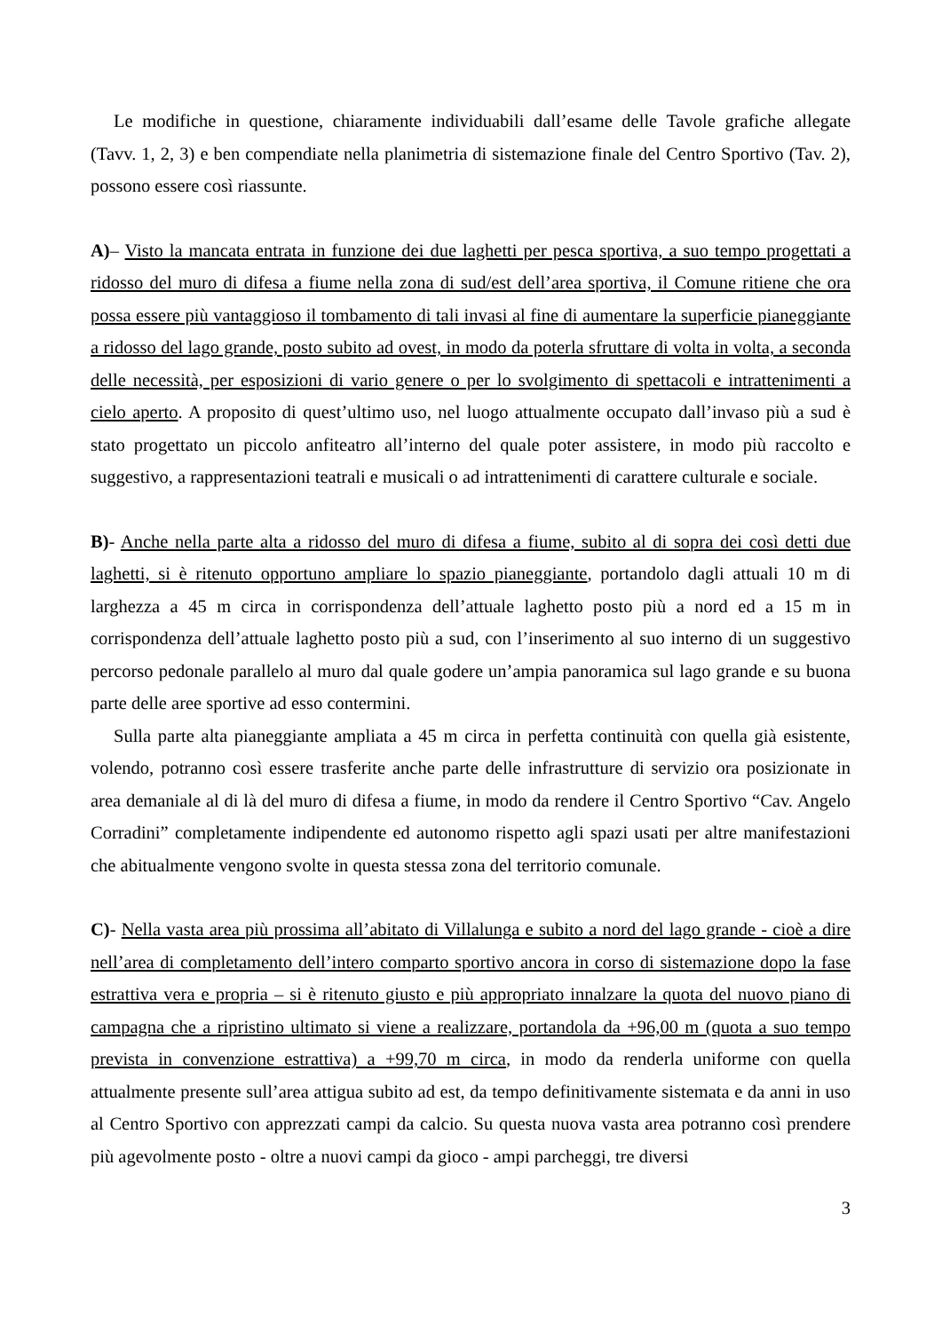Le modifiche in questione, chiaramente individuabili dall’esame delle Tavole grafiche allegate (Tavv. 1, 2, 3) e ben compendiate nella planimetria di sistemazione finale del Centro Sportivo (Tav. 2), possono essere così riassunte.
A)– Visto la mancata entrata in funzione dei due laghetti per pesca sportiva, a suo tempo progettati a ridosso del muro di difesa a fiume nella zona di sud/est dell’area sportiva, il Comune ritiene che ora possa essere più vantaggioso il tombamento di tali invasi al fine di aumentare la superficie pianeggiante a ridosso del lago grande, posto subito ad ovest, in modo da poterla sfruttare di volta in volta, a seconda delle necessità, per esposizioni di vario genere o per lo svolgimento di spettacoli e intrattenimenti a cielo aperto. A proposito di quest’ultimo uso, nel luogo attualmente occupato dall’invaso più a sud è stato progettato un piccolo anfiteatro all’interno del quale poter assistere, in modo più raccolto e suggestivo, a rappresentazioni teatrali e musicali o ad intrattenimenti di carattere culturale e sociale.
B)- Anche nella parte alta a ridosso del muro di difesa a fiume, subito al di sopra dei così detti due laghetti, si è ritenuto opportuno ampliare lo spazio pianeggiante, portandolo dagli attuali 10 m di larghezza a 45 m circa in corrispondenza dell’attuale laghetto posto più a nord ed a 15 m in corrispondenza dell’attuale laghetto posto più a sud, con l’inserimento al suo interno di un suggestivo percorso pedonale parallelo al muro dal quale godere un’ampia panoramica sul lago grande e su buona parte delle aree sportive ad esso contermini.
Sulla parte alta pianeggiante ampliata a 45 m circa in perfetta continuità con quella già esistente, volendo, potranno così essere trasferite anche parte delle infrastrutture di servizio ora posizionate in area demaniale al di là del muro di difesa a fiume, in modo da rendere il Centro Sportivo “Cav. Angelo Corradini” completamente indipendente ed autonomo rispetto agli spazi usati per altre manifestazioni che abitualmente vengono svolte in questa stessa zona del territorio comunale.
C)- Nella vasta area più prossima all’abitato di Villalunga e subito a nord del lago grande - cioè a dire nell’area di completamento dell’intero comparto sportivo ancora in corso di sistemazione dopo la fase estrattiva vera e propria – si è ritenuto giusto e più appropriato innalzare la quota del nuovo piano di campagna che a ripristino ultimato si viene a realizzare, portandola da +96,00 m (quota a suo tempo prevista in convenzione estrattiva) a +99,70 m circa, in modo da renderla uniforme con quella attualmente presente sull’area attigua subito ad est, da tempo definitivamente sistemata e da anni in uso al Centro Sportivo con apprezzati campi da calcio. Su questa nuova vasta area potranno così prendere più agevolmente posto - oltre a nuovi campi da gioco - ampi parcheggi, tre diversi
3